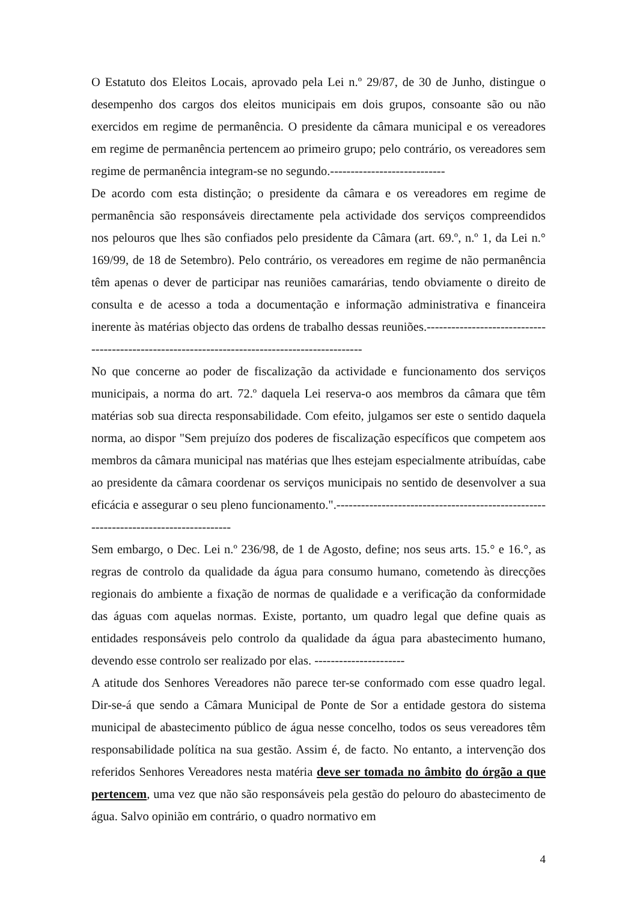O Estatuto dos Eleitos Locais, aprovado pela Lei n.º 29/87, de 30 de Junho, distingue o desempenho dos cargos dos eleitos municipais em dois grupos, consoante são ou não exercidos em regime de permanência. O presidente da câmara municipal e os vereadores em regime de permanência pertencem ao primeiro grupo; pelo contrário, os vereadores sem regime de permanência integram-se no segundo.----------------------------
De acordo com esta distinção; o presidente da câmara e os vereadores em regime de permanência são responsáveis directamente pela actividade dos serviços compreendidos nos pelouros que lhes são confiados pelo presidente da Câmara (art. 69.º, n.º 1, da Lei n.° 169/99, de 18 de Setembro). Pelo contrário, os vereadores em regime de não permanência têm apenas o dever de participar nas reuniões camarárias, tendo obviamente o direito de consulta e de acesso a toda a documentação e informação administrativa e financeira inerente às matérias objecto das ordens de trabalho dessas reuniões.-----------------------------------------------------------------------------------------------
No que concerne ao poder de fiscalização da actividade e funcionamento dos serviços municipais, a norma do art. 72.º daquela Lei reserva-o aos membros da câmara que têm matérias sob sua directa responsabilidade. Com efeito, julgamos ser este o sentido daquela norma, ao dispor "Sem prejuízo dos poderes de fiscalização específicos que competem aos membros da câmara municipal nas matérias que lhes estejam especialmente atribuídas, cabe ao presidente da câmara coordenar os serviços municipais no sentido de desenvolver a sua eficácia e assegurar o seu pleno funcionamento.".-------------------------------------------------------------------------------------
Sem embargo, o Dec. Lei n.º 236/98, de 1 de Agosto, define; nos seus arts. 15.° e 16.°, as regras de controlo da qualidade da água para consumo humano, cometendo às direcções regionais do ambiente a fixação de normas de qualidade e a verificação da conformidade das águas com aquelas normas. Existe, portanto, um quadro legal que define quais as entidades responsáveis pelo controlo da qualidade da água para abastecimento humano, devendo esse controlo ser realizado por elas. ----------------------
A atitude dos Senhores Vereadores não parece ter-se conformado com esse quadro legal. Dir-se-á que sendo a Câmara Municipal de Ponte de Sor a entidade gestora do sistema municipal de abastecimento público de água nesse concelho, todos os seus vereadores têm responsabilidade política na sua gestão. Assim é, de facto. No entanto, a intervenção dos referidos Senhores Vereadores nesta matéria deve ser tomada no âmbito do órgão a que pertencem, uma vez que não são responsáveis pela gestão do pelouro do abastecimento de água. Salvo opinião em contrário, o quadro normativo em
4